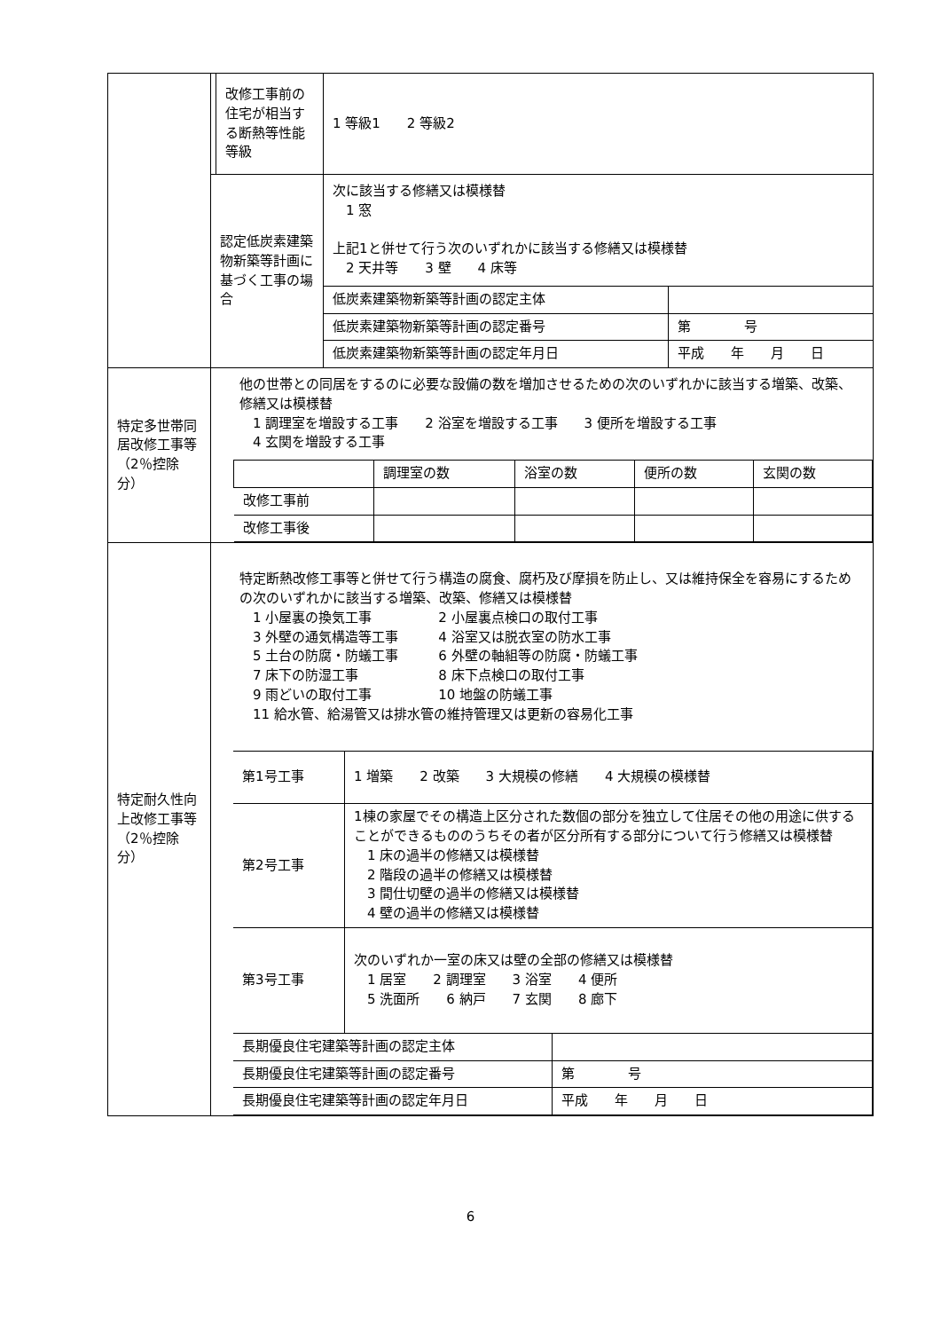| | | 改修工事前の住宅が相当する断熱等性能等級 | 1 等級1 2 等級2 |
| | 認定低炭素建築物新築等計画に基づく工事の場合 | | 次に該当する修繕又は模様替 1 窓 上記1と併せて行う次のいずれかに該当する修繕又は模様替 2 天井等 3 壁 4 床等 / 低炭素建築物新築等計画の認定主体 / / / 低炭素建築物新築等計画の認定番号 / 第 号 / / 低炭素建築物新築等計画の認定年月日 / 平成 年 月 日 / |
| 特定多世帯同居改修工事等（2％控除分） | 他の世帯との同居をするのに必要な設備の数を増加させるための次のいずれかに該当する増築、改築、修繕又は模様替 1 調理室を増設する工事 2 浴室を増設する工事 3 便所を増設する工事 4 玄関を増設する工事 / / 調理室の数 / 浴室の数 / 便所の数 / 玄関の数 / / --- / --- / --- / --- / --- / / 改修工事前 / / / / / / 改修工事後 / / / / / | | |
| 特定耐久性向上改修工事等（2％控除分） | 特定断熱改修工事等と併せて行う構造の腐食、腐朽及び摩損を防止し、又は維持保全を容易にするための次のいずれかに該当する増築、改築、修繕又は模様替 1 小屋裏の換気工事 2 小屋裏点検口の取付工事 3 外壁の通気構造等工事 4 浴室又は脱衣室の防水工事 5 土台の防腐・防蟻工事 6 外壁の軸組等の防腐・防蟻工事 7 床下の防湿工事 8 床下点検口の取付工事 9 雨どいの取付工事 10 地盤の防蟻工事 11 給水管、給湯管又は排水管の維持管理又は更新の容易化工事 / 第1号工事 / 1 増築 2 改築 3 大規模の修繕 4 大規模の模様替 / / / 第2号工事 / 1棟の家屋でその構造上区分された数個の部分を独立して住居その他の用途に供することができるもののうちその者が区分所有する部分について行う修繕又は模様替 1 床の過半の修繕又は模様替 2 階段の過半の修繕又は模様替 3 間仕切壁の過半の修繕又は模様替 4 壁の過半の修繕又は模様替 / / / 第3号工事 / 次のいずれか一室の床又は壁の全部の修繕又は模様替 1 居室 2 調理室 3 浴室 4 便所 5 洗面所 6 納戸 7 玄関 8 廊下 / / / 長期優良住宅建築等計画の認定主体 / / / / 長期優良住宅建築等計画の認定番号 / / 第 号 / / 長期優良住宅建築等計画の認定年月日 / / 平成 年 月 日 / | | |
6